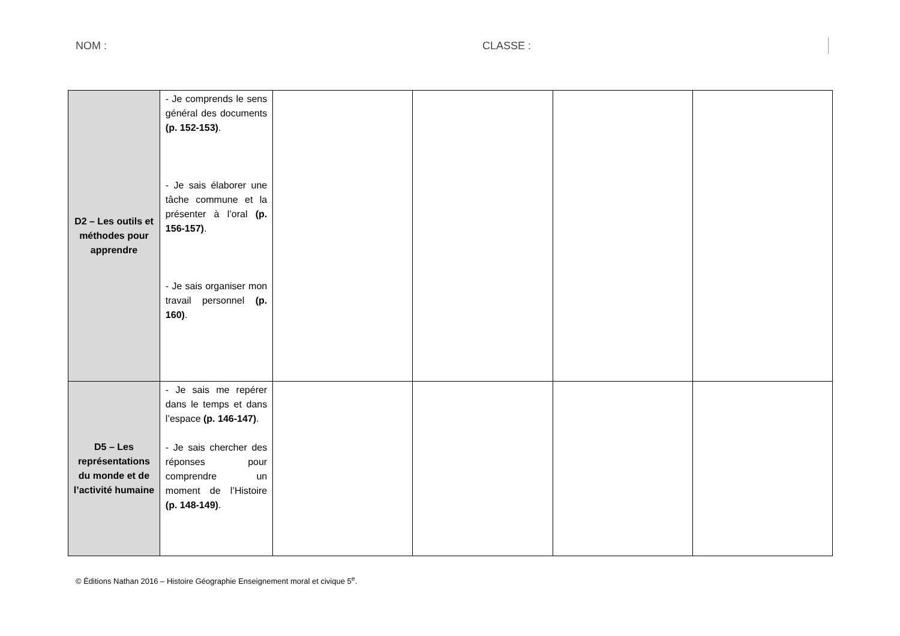NOM : CLASSE :
| D2 – Les outils et méthodes pour apprendre | - Je comprends le sens général des documents (p. 152-153) . - Je sais élaborer une tâche commune et la présenter à l’oral (p. 156-157) . - Je sais organiser mon travail personnel (p. 160) . | | | | |
| D5 – Les représentations du monde et de l’activité humaine | - Je sais me repérer dans le temps et dans l’espace (p. 146-147) . - Je sais chercher des réponses pour comprendre un moment de l’Histoire (p. 148-149) . | | | | |
© Éditions Nathan 2016 – Histoire Géographie Enseignement moral et civique 5<sup>e</sup>.